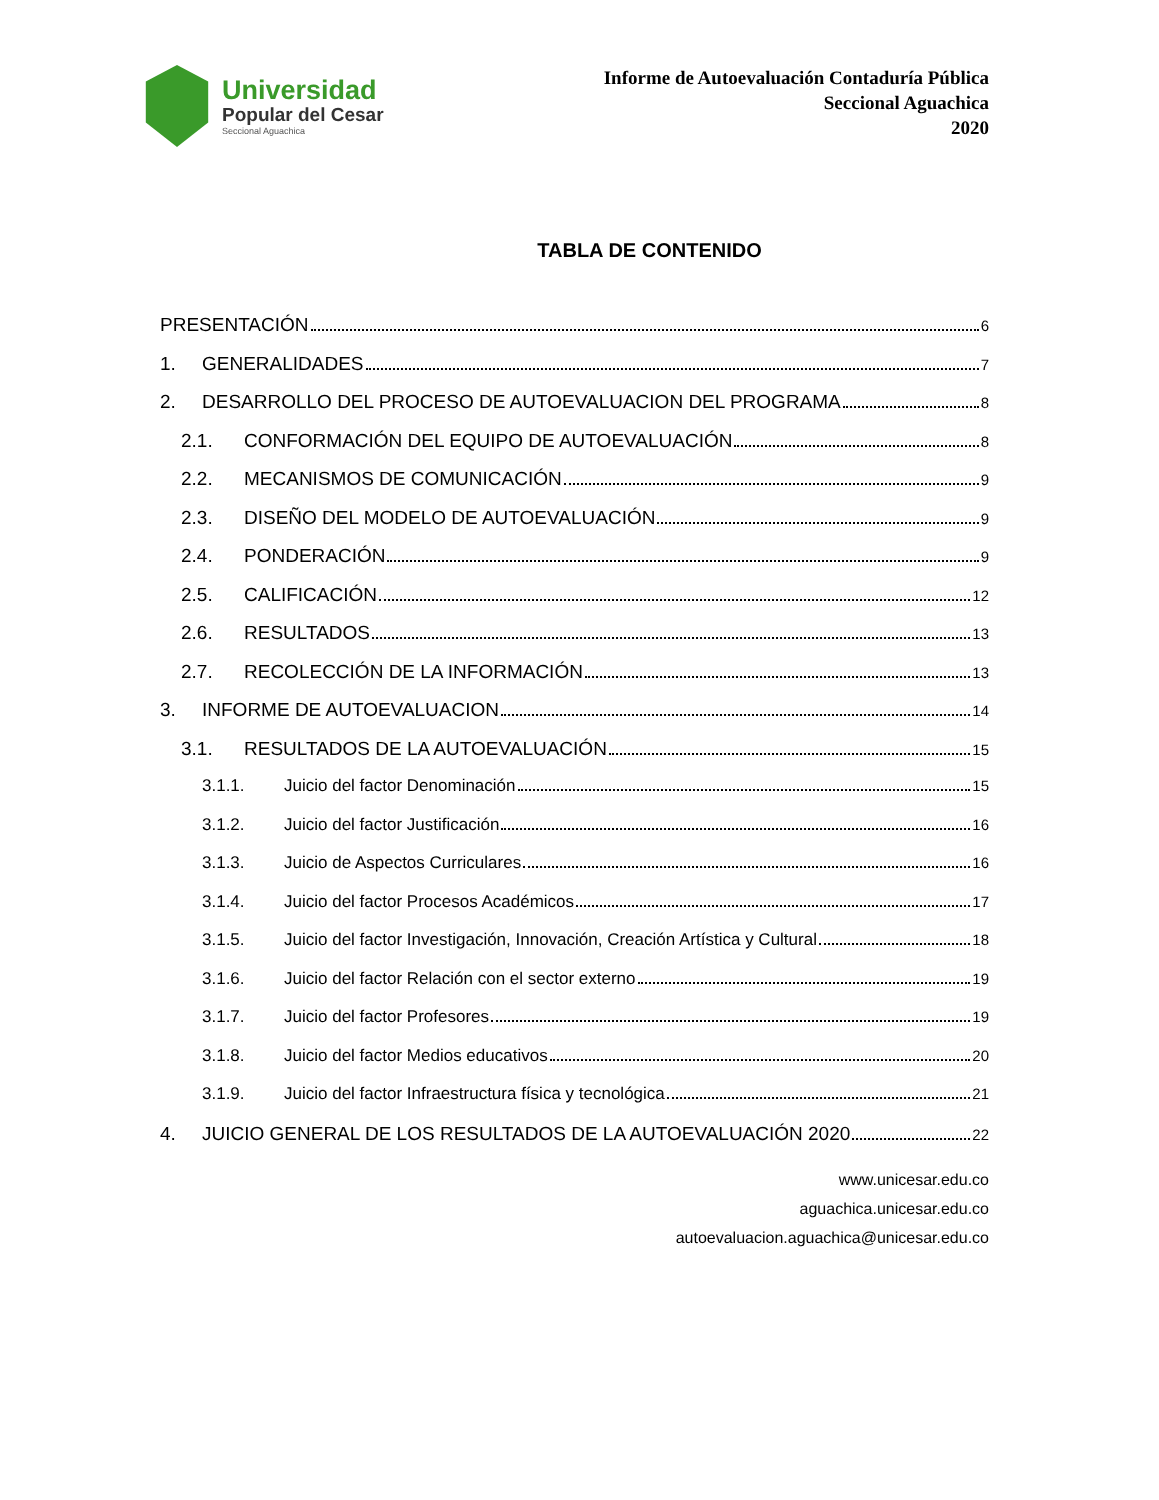Universidad
Popular del Cesar
Seccional Aguachica
Informe de Autoevaluación Contaduría Pública
Seccional Aguachica
2020
TABLA DE CONTENIDO
PRESENTACIÓN 6
1. GENERALIDADES 7
2. DESARROLLO DEL PROCESO DE AUTOEVALUACION DEL PROGRAMA 8
2.1. CONFORMACIÓN DEL EQUIPO DE AUTOEVALUACIÓN 8
2.2. MECANISMOS DE COMUNICACIÓN 9
2.3. DISEÑO DEL MODELO DE AUTOEVALUACIÓN 9
2.4. PONDERACIÓN 9
2.5. CALIFICACIÓN 12
2.6. RESULTADOS 13
2.7. RECOLECCIÓN DE LA INFORMACIÓN 13
3. INFORME DE AUTOEVALUACION 14
3.1. RESULTADOS DE LA AUTOEVALUACIÓN 15
3.1.1. Juicio del factor Denominación 15
3.1.2. Juicio del factor Justificación 16
3.1.3. Juicio de Aspectos Curriculares 16
3.1.4. Juicio del factor Procesos Académicos 17
3.1.5. Juicio del factor Investigación, Innovación, Creación Artística y Cultural 18
3.1.6. Juicio del factor Relación con el sector externo 19
3.1.7. Juicio del factor Profesores 19
3.1.8. Juicio del factor Medios educativos 20
3.1.9. Juicio del factor Infraestructura física y tecnológica 21
4. JUICIO GENERAL DE LOS RESULTADOS DE LA AUTOEVALUACIÓN 2020 22
www.unicesar.edu.co
aguachica.unicesar.edu.co
autoevaluacion.aguachica@unicesar.edu.co